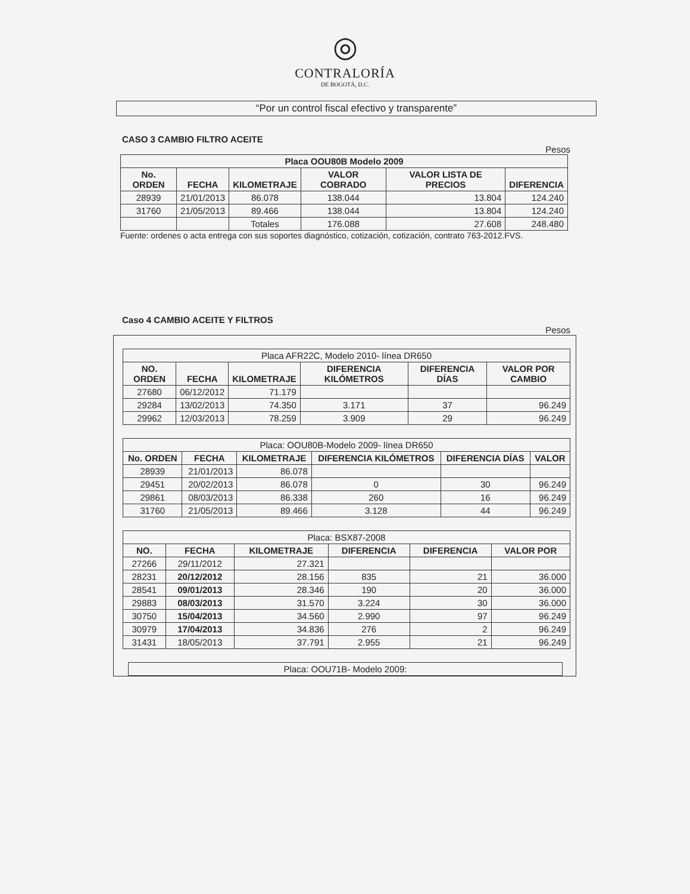◎
CONTRALORÍA
DE BOGOTÁ, D.C.
“Por un control fiscal efectivo y transparente”
CASO 3 CAMBIO FILTRO ACEITE
Pesos
| Placa OOU80B Modelo 2009 | | | | | |
| --- | --- | --- | --- | --- | --- |
| No. ORDEN | FECHA | KILOMETRAJE | VALOR COBRADO | VALOR LISTA DE PRECIOS | DIFERENCIA |
| 28939 | 21/01/2013 | 86.078 | 138.044 | 13.804 | 124.240 |
| 31760 | 21/05/2013 | 89.466 | 138.044 | 13.804 | 124.240 |
| | | Totales | 176.088 | 27.608 | 248.480 |
Fuente: ordenes o acta entrega con sus soportes diagnóstico, cotización, cotización, contrato 763-2012.FVS.
Caso 4 CAMBIO ACEITE Y FILTROS
Pesos
| Placa AFR22C, Modelo 2010- línea DR650 | | | | | |
| NO. ORDEN | FECHA | KILOMETRAJE | DIFERENCIA KILÓMETROS | DIFERENCIA DÍAS | VALOR POR CAMBIO |
| 27680 | 06/12/2012 | 71.179 | | | |
| 29284 | 13/02/2013 | 74.350 | 3.171 | 37 | 96.249 |
| 29962 | 12/03/2013 | 78.259 | 3.909 | 29 | 96.249 |
| Placa: OOU80B-Modelo 2009- línea DR650 | | | | | |
| No. ORDEN | FECHA | KILOMETRAJE | DIFERENCIA KILÓMETROS | DIFERENCIA DÍAS | VALOR |
| 28939 | 21/01/2013 | 86.078 | | | |
| 29451 | 20/02/2013 | 86.078 | 0 | 30 | 96.249 |
| 29861 | 08/03/2013 | 86.338 | 260 | 16 | 96.249 |
| 31760 | 21/05/2013 | 89.466 | 3.128 | 44 | 96.249 |
| Placa: BSX87-2008 | | | | | |
| NO. | FECHA | KILOMETRAJE | DIFERENCIA | DIFERENCIA | VALOR POR |
| 27266 | 29/11/2012 | 27.321 | | | |
| 28231 | 20/12/2012 | 28.156 | 835 | 21 | 36.000 |
| 28541 | 09/01/2013 | 28.346 | 190 | 20 | 36.000 |
| 29883 | 08/03/2013 | 31.570 | 3.224 | 30 | 36.000 |
| 30750 | 15/04/2013 | 34.560 | 2.990 | 97 | 96.249 |
| 30979 | 17/04/2013 | 34.836 | 276 | 2 | 96.249 |
| 31431 | 18/05/2013 | 37.791 | 2.955 | 21 | 96.249 |
| Placa: OOU71B- Modelo 2009: |